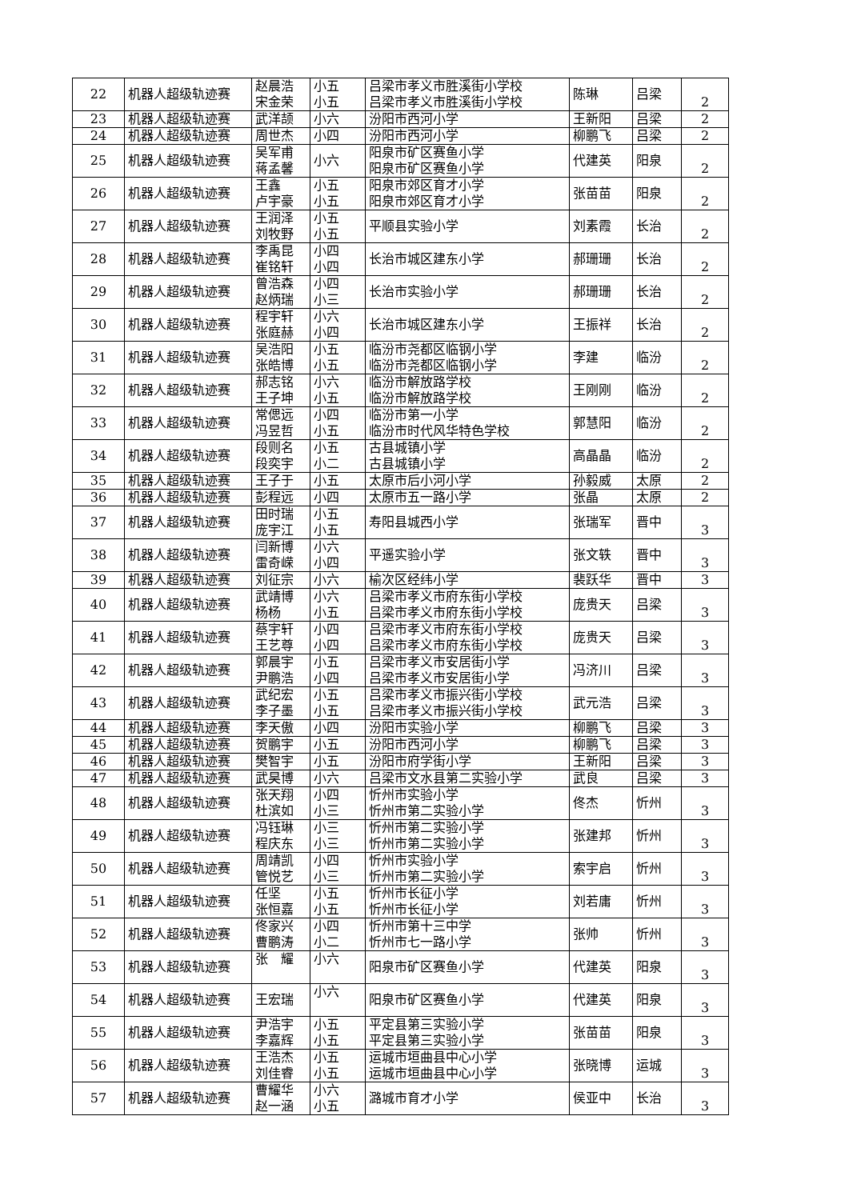| 22 | 机器人超级轨迹赛 | 赵晨浩 宋金荣 | 小五 小五 | 吕梁市孝义市胜溪街小学校 吕梁市孝义市胜溪街小学校 | 陈琳 | 吕梁 | 2 |
| 23 | 机器人超级轨迹赛 | 武洋颉 | 小六 | 汾阳市西河小学 | 王新阳 | 吕梁 | 2 |
| 24 | 机器人超级轨迹赛 | 周世杰 | 小四 | 汾阳市西河小学 | 柳鹏飞 | 吕梁 | 2 |
| 25 | 机器人超级轨迹赛 | 吴军甫 蒋孟馨 | 小六 | 阳泉市矿区赛鱼小学 阳泉市矿区赛鱼小学 | 代建英 | 阳泉 | 2 |
| 26 | 机器人超级轨迹赛 | 王鑫 卢宇豪 | 小五 小五 | 阳泉市郊区育才小学 阳泉市郊区育才小学 | 张苗苗 | 阳泉 | 2 |
| 27 | 机器人超级轨迹赛 | 王润泽 刘牧野 | 小五 小五 | 平顺县实验小学 | 刘素霞 | 长治 | 2 |
| 28 | 机器人超级轨迹赛 | 李禹昆 崔铭轩 | 小四 小四 | 长治市城区建东小学 | 郝珊珊 | 长治 | 2 |
| 29 | 机器人超级轨迹赛 | 曾浩森 赵炳瑞 | 小四 小三 | 长治市实验小学 | 郝珊珊 | 长治 | 2 |
| 30 | 机器人超级轨迹赛 | 程宇轩 张庭赫 | 小六 小四 | 长治市城区建东小学 | 王振祥 | 长治 | 2 |
| 31 | 机器人超级轨迹赛 | 吴浩阳 张皓博 | 小五 小五 | 临汾市尧都区临钢小学 临汾市尧都区临钢小学 | 李建 | 临汾 | 2 |
| 32 | 机器人超级轨迹赛 | 郝志铭 王子坤 | 小六 小五 | 临汾市解放路学校 临汾市解放路学校 | 王刚刚 | 临汾 | 2 |
| 33 | 机器人超级轨迹赛 | 常偲远 冯昱哲 | 小四 小五 | 临汾市第一小学 临汾市时代风华特色学校 | 郭慧阳 | 临汾 | 2 |
| 34 | 机器人超级轨迹赛 | 段则名 段奕宇 | 小五 小二 | 古县城镇小学 古县城镇小学 | 高晶晶 | 临汾 | 2 |
| 35 | 机器人超级轨迹赛 | 王子于 | 小五 | 太原市后小河小学 | 孙毅威 | 太原 | 2 |
| 36 | 机器人超级轨迹赛 | 彭程远 | 小四 | 太原市五一路小学 | 张晶 | 太原 | 2 |
| 37 | 机器人超级轨迹赛 | 田时瑞 庞宇江 | 小五 小五 | 寿阳县城西小学 | 张瑞军 | 晋中 | 3 |
| 38 | 机器人超级轨迹赛 | 闫新博 雷奇嵘 | 小六 小四 | 平遥实验小学 | 张文轶 | 晋中 | 3 |
| 39 | 机器人超级轨迹赛 | 刘征宗 | 小六 | 榆次区经纬小学 | 裴跃华 | 晋中 | 3 |
| 40 | 机器人超级轨迹赛 | 武靖博 杨杨 | 小六 小五 | 吕梁市孝义市府东街小学校 吕梁市孝义市府东街小学校 | 庞贵天 | 吕梁 | 3 |
| 41 | 机器人超级轨迹赛 | 蔡宇轩 王艺尊 | 小四 小四 | 吕梁市孝义市府东街小学校 吕梁市孝义市府东街小学校 | 庞贵天 | 吕梁 | 3 |
| 42 | 机器人超级轨迹赛 | 郭晨宇 尹鹏浩 | 小五 小四 | 吕梁市孝义市安居街小学 吕梁市孝义市安居街小学 | 冯济川 | 吕梁 | 3 |
| 43 | 机器人超级轨迹赛 | 武纪宏 李子墨 | 小五 小五 | 吕梁市孝义市振兴街小学校 吕梁市孝义市振兴街小学校 | 武元浩 | 吕梁 | 3 |
| 44 | 机器人超级轨迹赛 | 李天傲 | 小四 | 汾阳市实验小学 | 柳鹏飞 | 吕梁 | 3 |
| 45 | 机器人超级轨迹赛 | 贺鹏宇 | 小五 | 汾阳市西河小学 | 柳鹏飞 | 吕梁 | 3 |
| 46 | 机器人超级轨迹赛 | 樊智宇 | 小五 | 汾阳市府学街小学 | 王新阳 | 吕梁 | 3 |
| 47 | 机器人超级轨迹赛 | 武昊博 | 小六 | 吕梁市文水县第二实验小学 | 武良 | 吕梁 | 3 |
| 48 | 机器人超级轨迹赛 | 张天翔 杜滨如 | 小四 小三 | 忻州市实验小学 忻州市第二实验小学 | 佟杰 | 忻州 | 3 |
| 49 | 机器人超级轨迹赛 | 冯钰琳 程庆东 | 小三 小三 | 忻州市第二实验小学 忻州市第二实验小学 | 张建邦 | 忻州 | 3 |
| 50 | 机器人超级轨迹赛 | 周靖凯 管悦艺 | 小四 小三 | 忻州市实验小学 忻州市第二实验小学 | 索宇启 | 忻州 | 3 |
| 51 | 机器人超级轨迹赛 | 任坚 张恒嘉 | 小五 小五 | 忻州市长征小学 忻州市长征小学 | 刘若庸 | 忻州 | 3 |
| 52 | 机器人超级轨迹赛 | 佟家兴 曹鹏涛 | 小四 小二 | 忻州市第十三中学 忻州市七一路小学 | 张帅 | 忻州 | 3 |
| 53 | 机器人超级轨迹赛 | 张 耀 | 小六 | 阳泉市矿区赛鱼小学 | 代建英 | 阳泉 | 3 |
| 54 | 机器人超级轨迹赛 | 王宏瑞 | 小六 | 阳泉市矿区赛鱼小学 | 代建英 | 阳泉 | 3 |
| 55 | 机器人超级轨迹赛 | 尹浩宇 李嘉辉 | 小五 小五 | 平定县第三实验小学 平定县第三实验小学 | 张苗苗 | 阳泉 | 3 |
| 56 | 机器人超级轨迹赛 | 王浩杰 刘佳睿 | 小五 小五 | 运城市垣曲县中心小学 运城市垣曲县中心小学 | 张晓博 | 运城 | 3 |
| 57 | 机器人超级轨迹赛 | 曹耀华 赵一涵 | 小六 小五 | 潞城市育才小学 | 侯亚中 | 长治 | 3 |